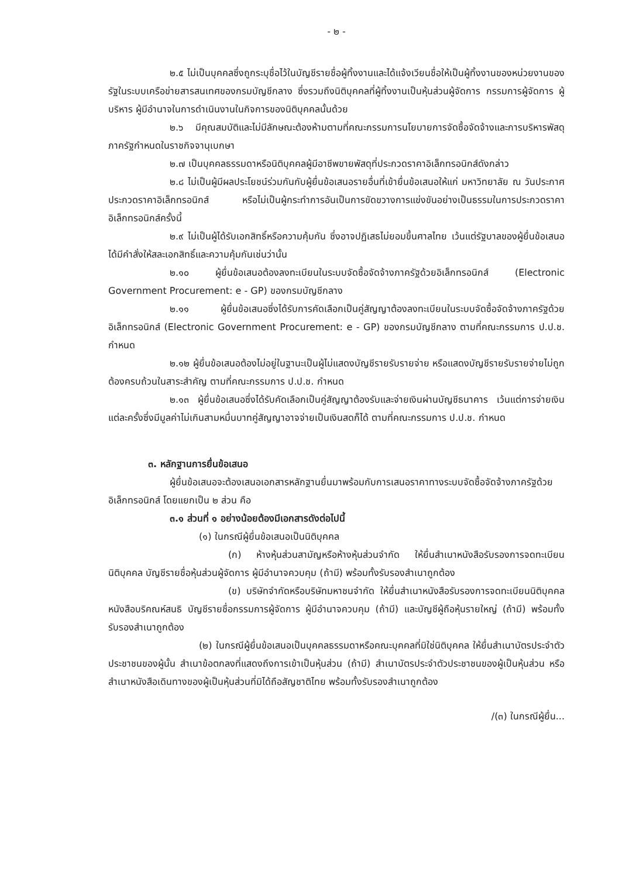- ๒ -
๒.๕ ไม่เป็นบุคคลซึ่งถูกระบุชื่อไว้ในบัญชีรายชื่อผู้ทิ้งงานและได้แจ้งเวียนชื่อให้เป็นผู้ทิ้งงานของหน่วยงานของรัฐในระบบเครือข่ายสารสนเทศของกรมบัญชีกลาง ซึ่งรวมถึงนิติบุคคลที่ผู้ทิ้งงานเป็นหุ้นส่วนผู้จัดการ กรรมการผู้จัดการ ผู้บริหาร ผู้มีอำนาจในการดำเนินงานในกิจการของนิติบุคคลนั้นด้วย
๒.๖ มีคุณสมบัติและไม่มีลักษณะต้องห้ามตามที่คณะกรรมการนโยบายการจัดซื้อจัดจ้างและการบริหารพัสดุภาครัฐกำหนดในราชกิจจานุเบกษา
๒.๗ เป็นบุคคลธรรมดาหรือนิติบุคคลผู้มีอาชีพขายพัสดุที่ประกวดราคาอิเล็กทรอนิกส์ดังกล่าว
๒.๘ ไม่เป็นผู้มีผลประโยชน์ร่วมกันกับผู้ยื่นข้อเสนอรายอื่นที่เข้ายื่นข้อเสนอให้แก่ มหาวิทยาลัย ณ วันประกาศประกวดราคาอิเล็กทรอนิกส์ หรือไม่เป็นผู้กระทำการอันเป็นการขัดขวางการแข่งขันอย่างเป็นธรรมในการประกวดราคาอิเล็กทรอนิกส์ครั้งนี้
๒.๙ ไม่เป็นผู้ได้รับเอกสิทธิ์หรือความคุ้มกัน ซึ่งอาจปฏิเสธไม่ยอมขึ้นศาลไทย เว้นแต่รัฐบาลของผู้ยื่นข้อเสนอได้มีคำสั่งให้สละเอกสิทธิ์และความคุ้มกันเช่นว่านั้น
๒.๑๐ ผู้ยื่นข้อเสนอต้องลงทะเบียนในระบบจัดซื้อจัดจ้างภาครัฐด้วยอิเล็กทรอนิกส์ (Electronic Government Procurement: e - GP) ของกรมบัญชีกลาง
๒.๑๑ ผู้ยื่นข้อเสนอซึ่งได้รับการคัดเลือกเป็นคู่สัญญาต้องลงทะเบียนในระบบจัดซื้อจัดจ้างภาครัฐด้วยอิเล็กทรอนิกส์ (Electronic Government Procurement: e - GP) ของกรมบัญชีกลาง ตามที่คณะกรรมการ ป.ป.ช. กำหนด
๒.๑๒ ผู้ยื่นข้อเสนอต้องไม่อยู่ในฐานะเป็นผู้ไม่แสดงบัญชีรายรับรายจ่าย หรือแสดงบัญชีรายรับรายจ่ายไม่ถูกต้องครบถ้วนในสาระสำคัญ ตามที่คณะกรรมการ ป.ป.ช. กำหนด
๒.๑๓ ผู้ยื่นข้อเสนอซึ่งได้รับคัดเลือกเป็นคู่สัญญาต้องรับและจ่ายเงินผ่านบัญชีธนาคาร เว้นแต่การจ่ายเงินแต่ละครั้งซึ่งมีมูลค่าไม่เกินสามหมื่นบาทคู่สัญญาอาจจ่ายเป็นเงินสดก็ได้ ตามที่คณะกรรมการ ป.ป.ช. กำหนด
๓. หลักฐานการยื่นข้อเสนอ
ผู้ยื่นข้อเสนอจะต้องเสนอเอกสารหลักฐานยื่นมาพร้อมกับการเสนอราคาทางระบบจัดซื้อจัดจ้างภาครัฐด้วยอิเล็กทรอนิกส์ โดยแยกเป็น ๒ ส่วน คือ
๓.๑ ส่วนที่ ๑ อย่างน้อยต้องมีเอกสารดังต่อไปนี้
(๑) ในกรณีผู้ยื่นข้อเสนอเป็นนิติบุคคล
(ก) ห้างหุ้นส่วนสามัญหรือห้างหุ้นส่วนจำกัด ให้ยื่นสำเนาหนังสือรับรองการจดทะเบียนนิติบุคคล บัญชีรายชื่อหุ้นส่วนผู้จัดการ ผู้มีอำนาจควบคุม (ถ้ามี) พร้อมทั้งรับรองสำเนาถูกต้อง
(ข) บริษัทจำกัดหรือบริษัทมหาชนจำกัด ให้ยื่นสำเนาหนังสือรับรองการจดทะเบียนนิติบุคคล หนังสือบริคณห์สนธิ บัญชีรายชื่อกรรมการผู้จัดการ ผู้มีอำนาจควบคุม (ถ้ามี) และบัญชีผู้ถือหุ้นรายใหญ่ (ถ้ามี) พร้อมทั้งรับรองสำเนาถูกต้อง
(๒) ในกรณีผู้ยื่นข้อเสนอเป็นบุคคลธรรมดาหรือคณะบุคคลที่มิใช่นิติบุคคล ให้ยื่นสำเนาบัตรประจำตัวประชาชนของผู้นั้น สำเนาข้อตกลงที่แสดงถึงการเข้าเป็นหุ้นส่วน (ถ้ามี) สำเนาบัตรประจำตัวประชาชนของผู้เป็นหุ้นส่วน หรือสำเนาหนังสือเดินทางของผู้เป็นหุ้นส่วนที่มิได้ถือสัญชาติไทย พร้อมทั้งรับรองสำเนาถูกต้อง
/(๓) ในกรณีผู้ยื่น...